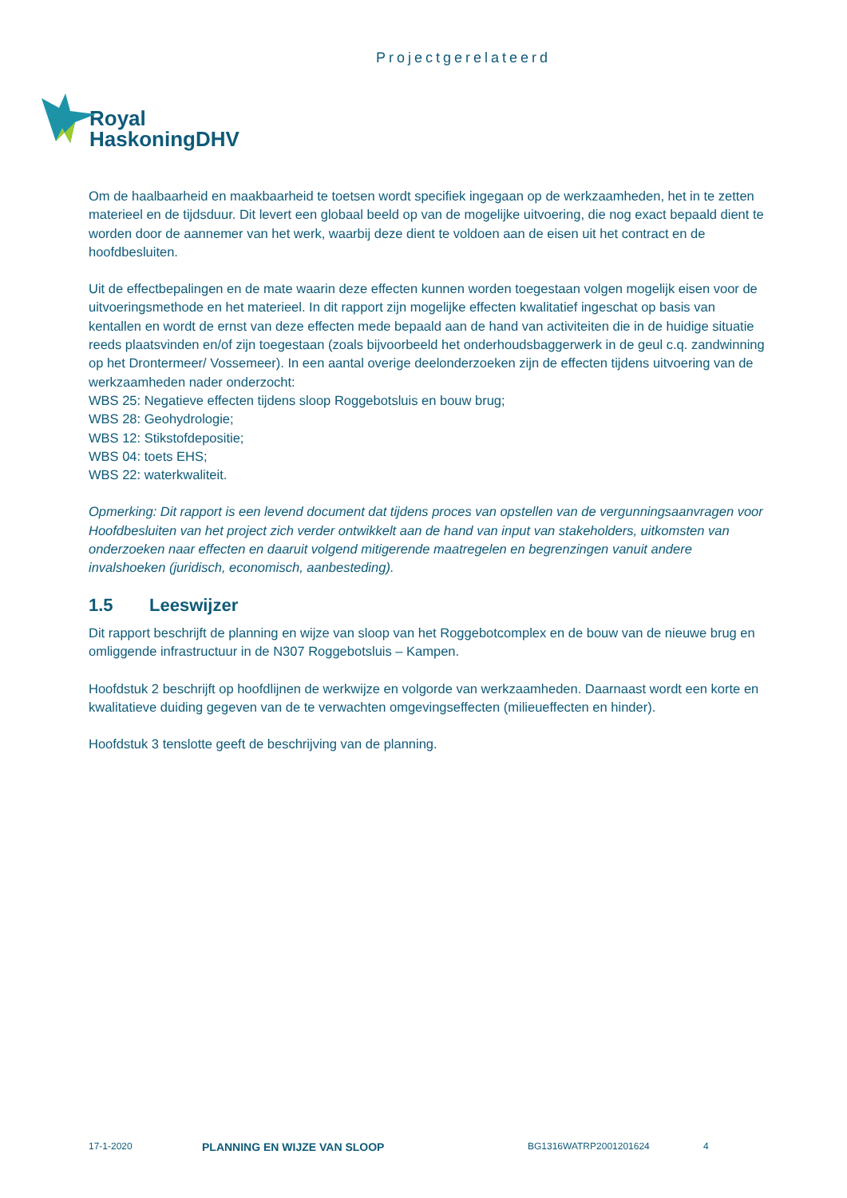Projectgerelateerd
Royal
HaskoningDHV
Om de haalbaarheid en maakbaarheid te toetsen wordt specifiek ingegaan op de werkzaamheden, het in te zetten materieel en de tijdsduur. Dit levert een globaal beeld op van de mogelijke uitvoering, die nog exact bepaald dient te worden door de aannemer van het werk, waarbij deze dient te voldoen aan de eisen uit het contract en de hoofdbesluiten.
Uit de effectbepalingen en de mate waarin deze effecten kunnen worden toegestaan volgen mogelijk eisen voor de uitvoeringsmethode en het materieel. In dit rapport zijn mogelijke effecten kwalitatief ingeschat op basis van kentallen en wordt de ernst van deze effecten mede bepaald aan de hand van activiteiten die in de huidige situatie reeds plaatsvinden en/of zijn toegestaan (zoals bijvoorbeeld het onderhoudsbaggerwerk in de geul c.q. zandwinning op het Drontermeer/ Vossemeer). In een aantal overige deelonderzoeken zijn de effecten tijdens uitvoering van de werkzaamheden nader onderzocht:
WBS 25: Negatieve effecten tijdens sloop Roggebotsluis en bouw brug;
WBS 28: Geohydrologie;
WBS 12: Stikstofdepositie;
WBS 04: toets EHS;
WBS 22: waterkwaliteit.
Opmerking: Dit rapport is een levend document dat tijdens proces van opstellen van de vergunningsaanvragen voor Hoofdbesluiten van het project zich verder ontwikkelt aan de hand van input van stakeholders, uitkomsten van onderzoeken naar effecten en daaruit volgend mitigerende maatregelen en begrenzingen vanuit andere invalshoeken (juridisch, economisch, aanbesteding).
1.5 Leeswijzer
Dit rapport beschrijft de planning en wijze van sloop van het Roggebotcomplex en de bouw van de nieuwe brug en omliggende infrastructuur in de N307 Roggebotsluis – Kampen.
Hoofdstuk 2 beschrijft op hoofdlijnen de werkwijze en volgorde van werkzaamheden. Daarnaast wordt een korte en kwalitatieve duiding gegeven van de te verwachten omgevingseffecten (milieueffecten en hinder).
Hoofdstuk 3 tenslotte geeft de beschrijving van de planning.
17-1-2020 PLANNING EN WIJZE VAN SLOOP BG1316WATRP2001201624 4